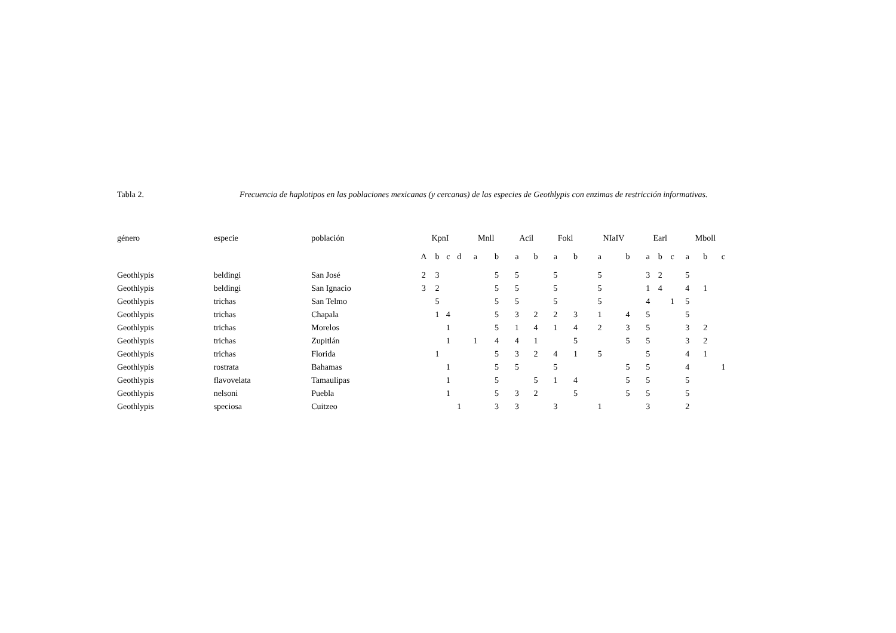Tabla 2. Frecuencia de haplotipos en las poblaciones mexicanas (y cercanas) de las especies de Geothlypis con enzimas de restricción informativas.
| género | especie | población | KpnI | | | | Mnll | | Acil | | Fokl | | NIaIV | | Earl | | | Mboll | | |
| --- | --- | --- | --- | --- | --- | --- | --- | --- | --- | --- | --- | --- | --- | --- | --- | --- | --- | --- | --- | --- |
| | | | A | b | c | d | a | b | a | b | a | b | a | b | a | b | c | a | b | c |
| Geothlypis | beldingi | San José | 2 | 3 | | | | 5 | 5 | | 5 | | 5 | | 3 | 2 | | 5 | | |
| Geothlypis | beldingi | San Ignacio | 3 | 2 | | | | 5 | 5 | | 5 | | 5 | | 1 | 4 | | 4 | 1 | |
| Geothlypis | trichas | San Telmo | | 5 | | | | 5 | 5 | | 5 | | 5 | | 4 | | 1 | 5 | | |
| Geothlypis | trichas | Chapala | | 1 | 4 | | | 5 | 3 | 2 | 2 | 3 | 1 | 4 | 5 | | | 5 | | |
| Geothlypis | trichas | Morelos | | | 1 | | | 5 | 1 | 4 | 1 | 4 | 2 | 3 | 5 | | | 3 | 2 | |
| Geothlypis | trichas | Zupitlán | | | 1 | | 1 | 4 | 4 | 1 | | 5 | | 5 | 5 | | | 3 | 2 | |
| Geothlypis | trichas | Florida | | 1 | | | | 5 | 3 | 2 | 4 | 1 | 5 | | 5 | | | 4 | 1 | |
| Geothlypis | rostrata | Bahamas | | | 1 | | | 5 | 5 | | 5 | | | 5 | 5 | | | 4 | | 1 |
| Geothlypis | flavovelata | Tamaulipas | | | 1 | | | 5 | | 5 | 1 | 4 | | 5 | 5 | | | 5 | | |
| Geothlypis | nelsoni | Puebla | | | 1 | | | 5 | 3 | 2 | | 5 | | 5 | 5 | | | 5 | | |
| Geothlypis | speciosa | Cuitzeo | | | | 1 | | 3 | 3 | | 3 | | 1 | | 3 | | | 2 | | |